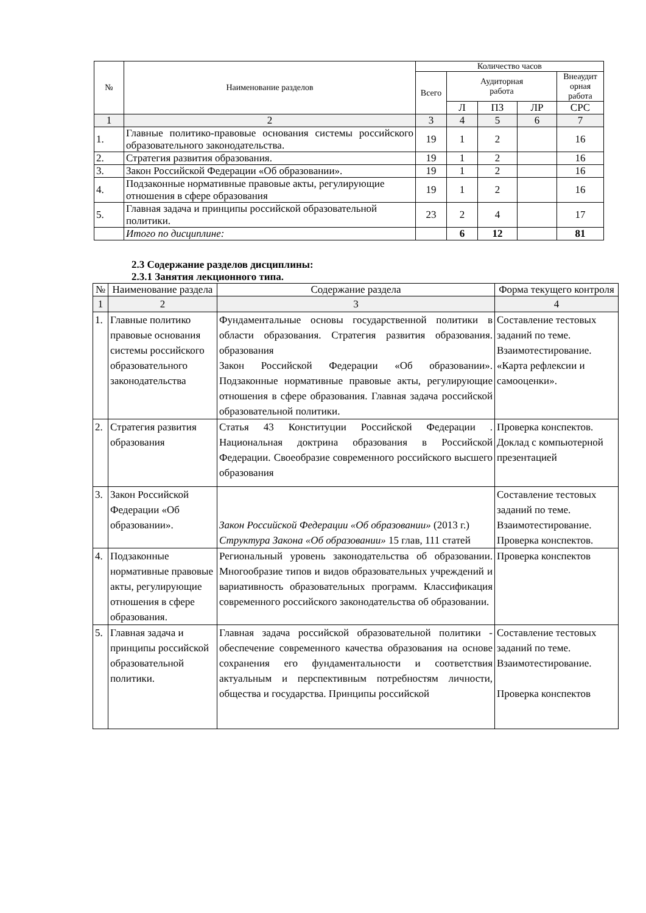| № | Наименование разделов | Количество часов | | | | |
| --- | --- | --- | --- | --- | --- | --- |
| | | Всего | Аудиторная работа | | | Внеаудит орная работа |
| | | | Л | ПЗ | ЛР | СРС |
| 1 | 2 | 3 | 4 | 5 | 6 | 7 |
| 1. | Главные политико-правовые основания системы российского образовательного законодательства. | 19 | 1 | 2 | | 16 |
| 2. | Стратегия развития образования. | 19 | 1 | 2 | | 16 |
| 3. | Закон Российской Федерации «Об образовании». | 19 | 1 | 2 | | 16 |
| 4. | Подзаконные нормативные правовые акты, регулирующие отношения в сфере образования | 19 | 1 | 2 | | 16 |
| 5. | Главная задача и принципы российской образовательной политики. | 23 | 2 | 4 | | 17 |
| | Итого по дисциплине: | | 6 | 12 | | 81 |
2.3 Содержание разделов дисциплины:
2.3.1 Занятия лекционного типа.
| № | Наименование раздела | Содержание раздела | Форма текущего контроля |
| --- | --- | --- | --- |
| 1 | 2 | 3 | 4 |
| 1. | Главные политико правовые основания системы российского образовательного законодательства | Фундаментальные основы государственной политики в области образования. Стратегия развития образования. образования Закон Российской Федерации «Об образовании». Подзаконные нормативные правовые акты, регулирующие отношения в сфере образования. Главная задача российской образовательной политики. | Составление тестовых заданий по теме. Взаимотестирование. «Карта рефлексии и самооценки». |
| 2. | Стратегия развития образования | Статья 43 Конституции Российской Федерации . Национальная доктрина образования в Российской Федерации. Своеобразие современного российского высшего образования | Проверка конспектов. Доклад с компьютерной презентацией |
| 3. | Закон Российской Федерации «Об образовании». | Закон Российской Федерации «Об образовании» (2013 г.) Структура Закона «Об образовании» 15 глав, 111 статей | Составление тестовых заданий по теме. Взаимотестирование. Проверка конспектов. |
| 4. | Подзаконные нормативные правовые акты, регулирующие отношения в сфере образования. | Региональный уровень законодательства об образовании. Многообразие типов и видов образовательных учреждений и вариативность образовательных программ. Классификация современного российского законодательства об образовании. | Проверка конспектов |
| 5. | Главная задача и принципы российской образовательной политики. | Главная задача российской образовательной политики - обеспечение современного качества образования на основе сохранения его фундаментальности и соответствия актуальным и перспективным потребностям личности, общества и государства. Принципы российской | Составление тестовых заданий по теме. Взаимотестирование. Проверка конспектов |